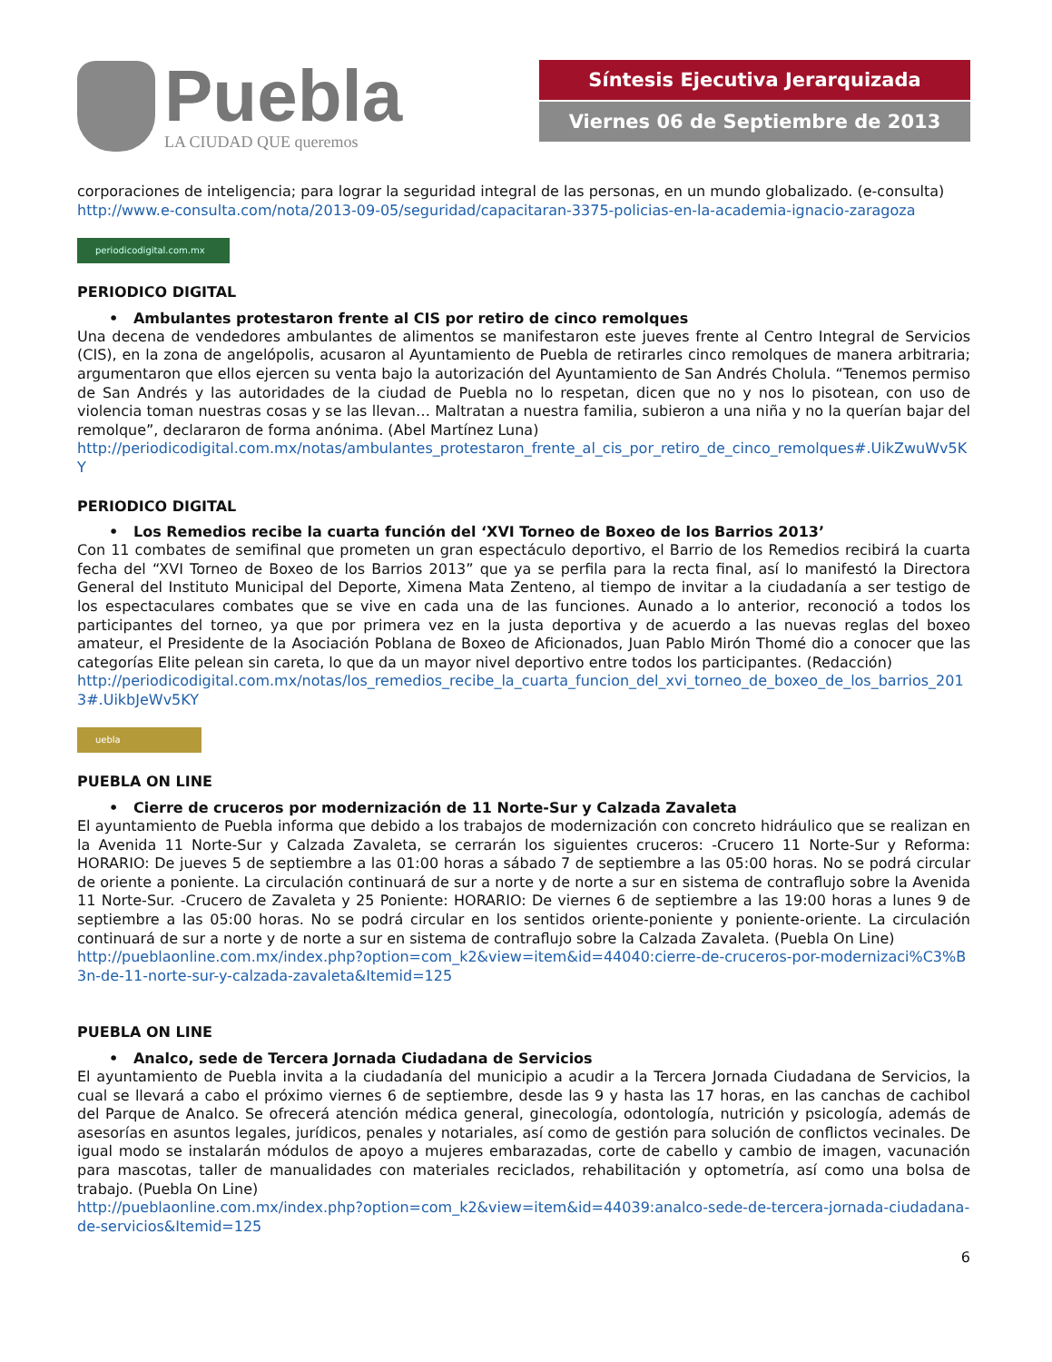Puebla
LA CIUDAD QUE queremos
Síntesis Ejecutiva Jerarquizada
Viernes 06 de Septiembre de 2013
corporaciones de inteligencia; para lograr la seguridad integral de las personas, en un mundo globalizado. (e-consulta)
http://www.e-consulta.com/nota/2013-09-05/seguridad/capacitaran-3375-policias-en-la-academia-ignacio-zaragoza
periodicodigital.com.mx
PERIODICO DIGITAL
• Ambulantes protestaron frente al CIS por retiro de cinco remolques
Una decena de vendedores ambulantes de alimentos se manifestaron este jueves frente al Centro Integral de Servicios (CIS), en la zona de angelópolis, acusaron al Ayuntamiento de Puebla de retirarles cinco remolques de manera arbitraria; argumentaron que ellos ejercen su venta bajo la autorización del Ayuntamiento de San Andrés Cholula. “Tenemos permiso de San Andrés y las autoridades de la ciudad de Puebla no lo respetan, dicen que no y nos lo pisotean, con uso de violencia toman nuestras cosas y se las llevan… Maltratan a nuestra familia, subieron a una niña y no la querían bajar del remolque”, declararon de forma anónima. (Abel Martínez Luna)
http://periodicodigital.com.mx/notas/ambulantes_protestaron_frente_al_cis_por_retiro_de_cinco_remolques#.UikZwuWv5KY
PERIODICO DIGITAL
• Los Remedios recibe la cuarta función del ‘XVI Torneo de Boxeo de los Barrios 2013’
Con 11 combates de semifinal que prometen un gran espectáculo deportivo, el Barrio de los Remedios recibirá la cuarta fecha del “XVI Torneo de Boxeo de los Barrios 2013” que ya se perfila para la recta final, así lo manifestó la Directora General del Instituto Municipal del Deporte, Ximena Mata Zenteno, al tiempo de invitar a la ciudadanía a ser testigo de los espectaculares combates que se vive en cada una de las funciones. Aunado a lo anterior, reconoció a todos los participantes del torneo, ya que por primera vez en la justa deportiva y de acuerdo a las nuevas reglas del boxeo amateur, el Presidente de la Asociación Poblana de Boxeo de Aficionados, Juan Pablo Mirón Thomé dio a conocer que las categorías Elite pelean sin careta, lo que da un mayor nivel deportivo entre todos los participantes. (Redacción)
http://periodicodigital.com.mx/notas/los_remedios_recibe_la_cuarta_funcion_del_xvi_torneo_de_boxeo_de_los_barrios_2013#.UikbJeWv5KY
uebla
PUEBLA ON LINE
• Cierre de cruceros por modernización de 11 Norte-Sur y Calzada Zavaleta
El ayuntamiento de Puebla informa que debido a los trabajos de modernización con concreto hidráulico que se realizan en la Avenida 11 Norte-Sur y Calzada Zavaleta, se cerrarán los siguientes cruceros: -Crucero 11 Norte-Sur y Reforma: HORARIO: De jueves 5 de septiembre a las 01:00 horas a sábado 7 de septiembre a las 05:00 horas. No se podrá circular de oriente a poniente. La circulación continuará de sur a norte y de norte a sur en sistema de contraflujo sobre la Avenida 11 Norte-Sur. -Crucero de Zavaleta y 25 Poniente: HORARIO: De viernes 6 de septiembre a las 19:00 horas a lunes 9 de septiembre a las 05:00 horas. No se podrá circular en los sentidos oriente-poniente y poniente-oriente. La circulación continuará de sur a norte y de norte a sur en sistema de contraflujo sobre la Calzada Zavaleta. (Puebla On Line)
http://pueblaonline.com.mx/index.php?option=com_k2&view=item&id=44040:cierre-de-cruceros-por-modernizaci%C3%B3n-de-11-norte-sur-y-calzada-zavaleta&Itemid=125
PUEBLA ON LINE
• Analco, sede de Tercera Jornada Ciudadana de Servicios
El ayuntamiento de Puebla invita a la ciudadanía del municipio a acudir a la Tercera Jornada Ciudadana de Servicios, la cual se llevará a cabo el próximo viernes 6 de septiembre, desde las 9 y hasta las 17 horas, en las canchas de cachibol del Parque de Analco. Se ofrecerá atención médica general, ginecología, odontología, nutrición y psicología, además de asesorías en asuntos legales, jurídicos, penales y notariales, así como de gestión para solución de conflictos vecinales. De igual modo se instalarán módulos de apoyo a mujeres embarazadas, corte de cabello y cambio de imagen, vacunación para mascotas, taller de manualidades con materiales reciclados, rehabilitación y optometría, así como una bolsa de trabajo. (Puebla On Line)
http://pueblaonline.com.mx/index.php?option=com_k2&view=item&id=44039:analco-sede-de-tercera-jornada-ciudadana-de-servicios&Itemid=125
6